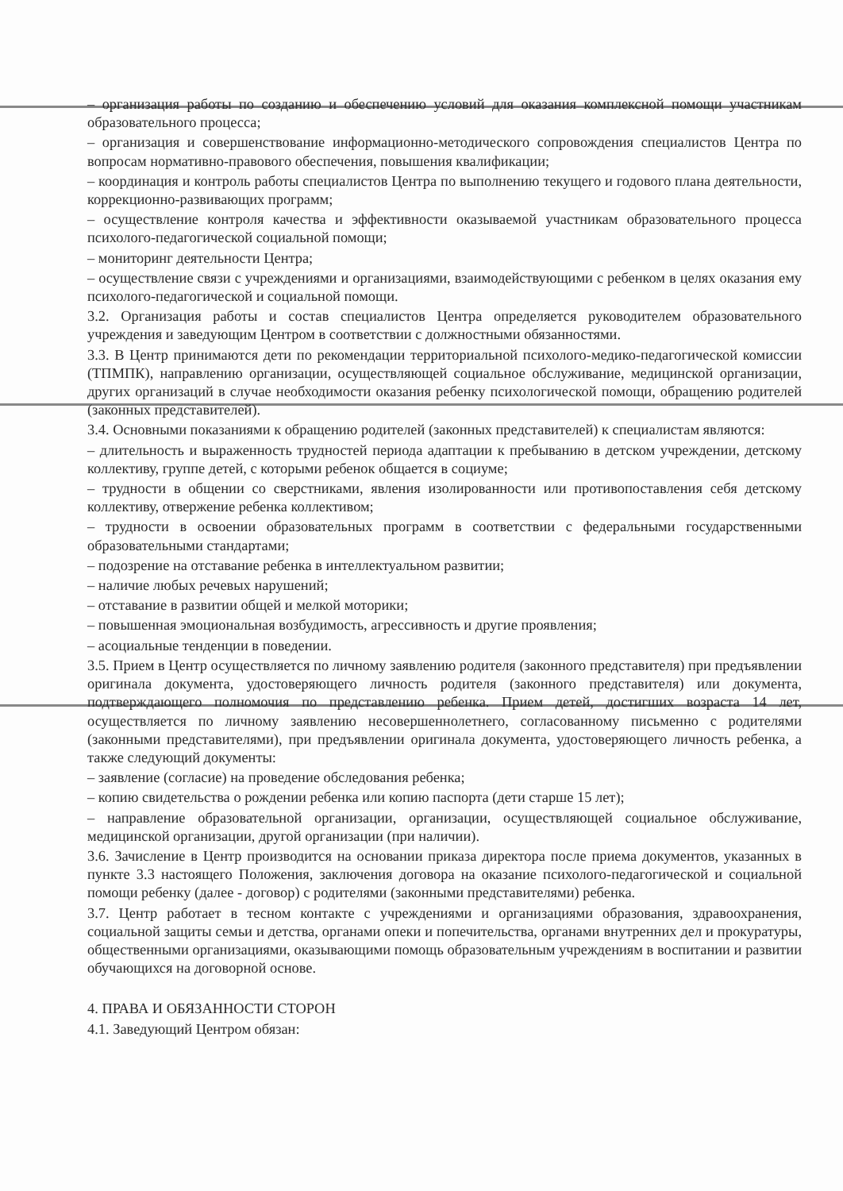– организация работы по созданию и обеспечению условий для оказания комплексной помощи участникам образовательного процесса;
– организация и совершенствование информационно-методического сопровождения специалистов Центра по вопросам нормативно-правового обеспечения, повышения квалификации;
– координация и контроль работы специалистов Центра по выполнению текущего и годового плана деятельности, коррекционно-развивающих программ;
– осуществление контроля качества и эффективности оказываемой участникам образовательного процесса психолого-педагогической социальной помощи;
– мониторинг деятельности Центра;
– осуществление связи с учреждениями и организациями, взаимодействующими с ребенком в целях оказания ему психолого-педагогической и социальной помощи.
3.2. Организация работы и состав специалистов Центра определяется руководителем образовательного учреждения и заведующим Центром в соответствии с должностными обязанностями.
3.3. В Центр принимаются дети по рекомендации территориальной психолого-медико-педагогической комиссии (ТПМПК), направлению организации, осуществляющей социальное обслуживание, медицинской организации, других организаций в случае необходимости оказания ребенку психологической помощи, обращению родителей (законных представителей).
3.4. Основными показаниями к обращению родителей (законных представителей) к специалистам являются:
– длительность и выраженность трудностей периода адаптации к пребыванию в детском учреждении, детскому коллективу, группе детей, с которыми ребенок общается в социуме;
– трудности в общении со сверстниками, явления изолированности или противопоставления себя детскому коллективу, отвержение ребенка коллективом;
– трудности в освоении образовательных программ в соответствии с федеральными государственными образовательными стандартами;
– подозрение на отставание ребенка в интеллектуальном развитии;
– наличие любых речевых нарушений;
– отставание в развитии общей и мелкой моторики;
– повышенная эмоциональная возбудимость, агрессивность и другие проявления;
– асоциальные тенденции в поведении.
3.5. Прием в Центр осуществляется по личному заявлению родителя (законного представителя) при предъявлении оригинала документа, удостоверяющего личность родителя (законного представителя) или документа, подтверждающего полномочия по представлению ребенка. Прием детей, достигших возраста 14 лет, осуществляется по личному заявлению несовершеннолетнего, согласованному письменно с родителями (законными представителями), при предъявлении оригинала документа, удостоверяющего личность ребенка, а также следующий документы:
– заявление (согласие) на проведение обследования ребенка;
– копию свидетельства о рождении ребенка или копию паспорта (дети старше 15 лет);
– направление образовательной организации, организации, осуществляющей социальное обслуживание, медицинской организации, другой организации (при наличии).
3.6. Зачисление в Центр производится на основании приказа директора после приема документов, указанных в пункте 3.3 настоящего Положения, заключения договора на оказание психолого-педагогической и социальной помощи ребенку (далее - договор) с родителями (законными представителями) ребенка.
3.7. Центр работает в тесном контакте с учреждениями и организациями образования, здравоохранения, социальной защиты семьи и детства, органами опеки и попечительства, органами внутренних дел и прокуратуры, общественными организациями, оказывающими помощь образовательным учреждениям в воспитании и развитии обучающихся на договорной основе.
4. ПРАВА И ОБЯЗАННОСТИ СТОРОН
4.1. Заведующий Центром обязан: